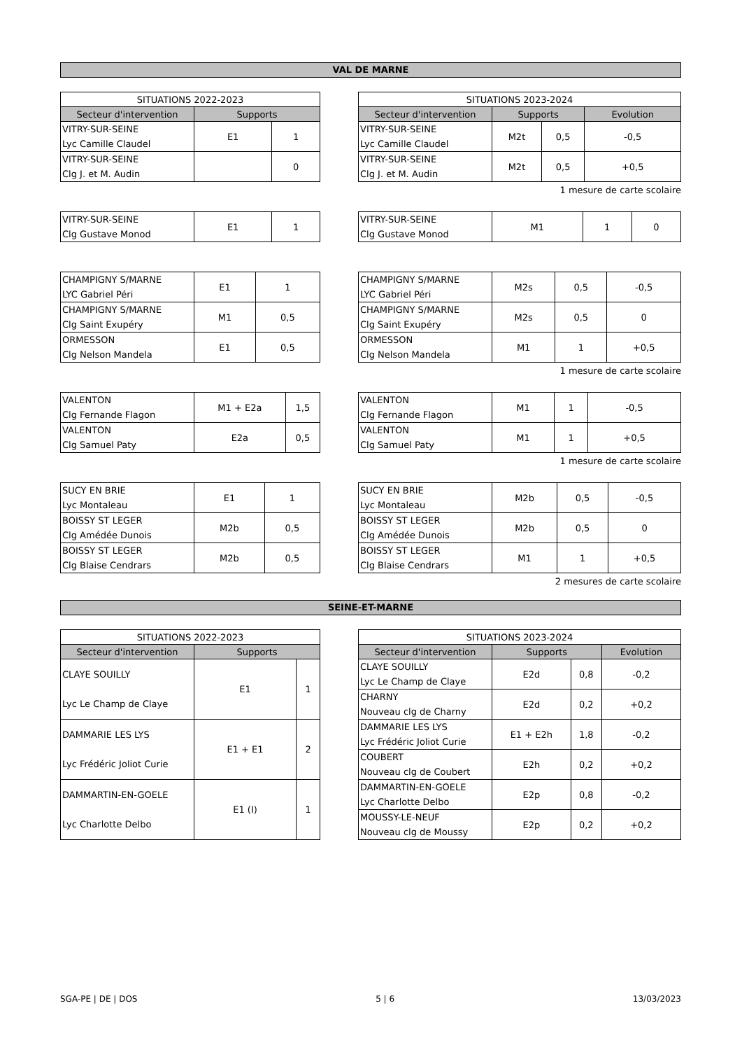VAL DE MARNE
| SITUATIONS 2022-2023 | | |
| --- | --- | --- |
| Secteur d'intervention | Supports | |
| VITRY-SUR-SEINE Lyc Camille Claudel | E1 | 1 |
| VITRY-SUR-SEINE Clg J. et M. Audin | | 0 |
| SITUATIONS 2023-2024 | | | |
| --- | --- | --- | --- |
| Secteur d'intervention | Supports | | Evolution |
| VITRY-SUR-SEINE Lyc Camille Claudel | M2t | 0,5 | -0,5 |
| VITRY-SUR-SEINE Clg J. et M. Audin | M2t | 0,5 | +0,5 |
1 mesure de carte scolaire
| VITRY-SUR-SEINE Clg Gustave Monod | E1 | 1 |
| VITRY-SUR-SEINE Clg Gustave Monod | M1 | 1 | 0 |
| CHAMPIGNY S/MARNE LYC Gabriel Péri | E1 | 1 |
| CHAMPIGNY S/MARNE Clg Saint Exupéry | M1 | 0,5 |
| ORMESSON Clg Nelson Mandela | E1 | 0,5 |
| CHAMPIGNY S/MARNE LYC Gabriel Péri | M2s | 0,5 | -0,5 |
| CHAMPIGNY S/MARNE Clg Saint Exupéry | M2s | 0,5 | 0 |
| ORMESSON Clg Nelson Mandela | M1 | 1 | +0,5 |
1 mesure de carte scolaire
| VALENTON Clg Fernande Flagon | M1 + E2a | 1,5 |
| VALENTON Clg Samuel Paty | E2a | 0,5 |
| VALENTON Clg Fernande Flagon | M1 | 1 | -0,5 |
| VALENTON Clg Samuel Paty | M1 | 1 | +0,5 |
1 mesure de carte scolaire
| SUCY EN BRIE Lyc Montaleau | E1 | 1 |
| BOISSY ST LEGER Clg Amédée Dunois | M2b | 0,5 |
| BOISSY ST LEGER Clg Blaise Cendrars | M2b | 0,5 |
| SUCY EN BRIE Lyc Montaleau | M2b | 0,5 | -0,5 |
| BOISSY ST LEGER Clg Amédée Dunois | M2b | 0,5 | 0 |
| BOISSY ST LEGER Clg Blaise Cendrars | M1 | 1 | +0,5 |
2 mesures de carte scolaire
SEINE-ET-MARNE
| SITUATIONS 2022-2023 | | |
| --- | --- | --- |
| Secteur d'intervention | Supports | |
| CLAYE SOUILLY Lyc Le Champ de Claye | E1 | 1 |
| DAMMARIE LES LYS Lyc Frédéric Joliot Curie | E1 + E1 | 2 |
| DAMMARTIN-EN-GOELE Lyc Charlotte Delbo | E1 (I) | 1 |
| SITUATIONS 2023-2024 | | | |
| --- | --- | --- | --- |
| Secteur d'intervention | Supports | | Evolution |
| CLAYE SOUILLY Lyc Le Champ de Claye | E2d | 0,8 | -0,2 |
| CHARNY Nouveau clg de Charny | E2d | 0,2 | +0,2 |
| DAMMARIE LES LYS Lyc Frédéric Joliot Curie | E1 + E2h | 1,8 | -0,2 |
| COUBERT Nouveau clg de Coubert | E2h | 0,2 | +0,2 |
| DAMMARTIN-EN-GOELE Lyc Charlotte Delbo | E2p | 0,8 | -0,2 |
| MOUSSY-LE-NEUF Nouveau clg de Moussy | E2p | 0,2 | +0,2 |
SGA-PE | DE | DOS 5 | 6 13/03/2023